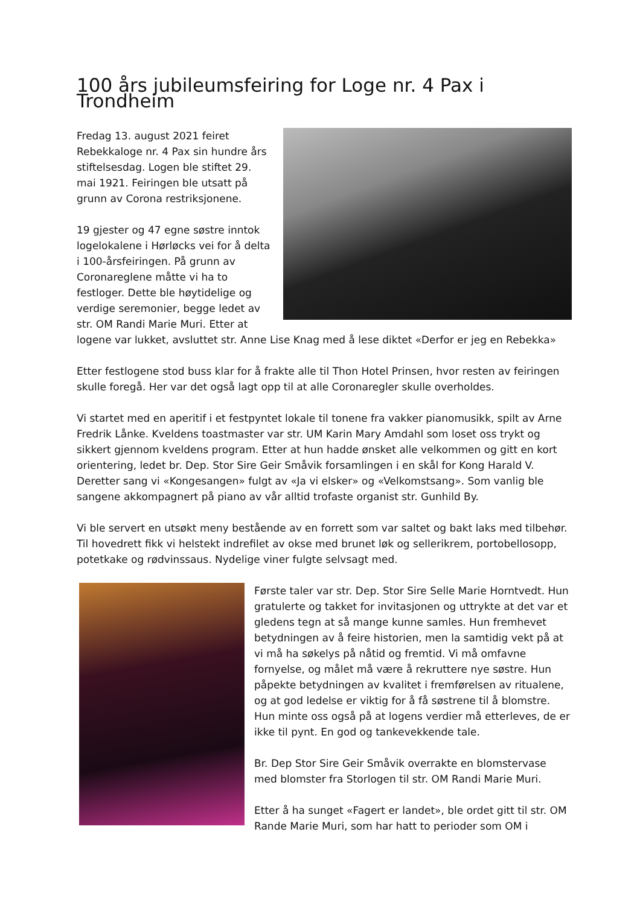100 års jubileumsfeiring for Loge nr. 4 Pax i Trondheim
Fredag 13. august 2021 feiret Rebekkaloge nr. 4 Pax sin hundre års stiftelsesdag. Logen ble stiftet 29. mai 1921. Feiringen ble utsatt på grunn av Corona restriksjonene.
19 gjester og 47 egne søstre inntok logelokalene i Hørløcks vei for å delta i 100-årsfeiringen. På grunn av Coronareglene måtte vi ha to festloger. Dette ble høytidelige og verdige seremonier, begge ledet av str. OM Randi Marie Muri. Etter at logene var lukket, avsluttet str. Anne Lise Knag med å lese diktet «Derfor er jeg en Rebekka»
Etter festlogene stod buss klar for å frakte alle til Thon Hotel Prinsen, hvor resten av feiringen skulle foregå. Her var det også lagt opp til at alle Coronaregler skulle overholdes.
Vi startet med en aperitif i et festpyntet lokale til tonene fra vakker pianomusikk, spilt av Arne Fredrik Lånke. Kveldens toastmaster var str. UM Karin Mary Amdahl som loset oss trykt og sikkert gjennom kveldens program. Etter at hun hadde ønsket alle velkommen og gitt en kort orientering, ledet br. Dep. Stor Sire Geir Småvik forsamlingen i en skål for Kong Harald V. Deretter sang vi «Kongesangen» fulgt av «Ja vi elsker» og «Velkomstsang». Som vanlig ble sangene akkompagnert på piano av vår alltid trofaste organist str. Gunhild By.
Vi ble servert en utsøkt meny bestående av en forrett som var saltet og bakt laks med tilbehør. Til hovedrett fikk vi helstekt indrefilet av okse med brunet løk og sellerikrem, portobellosopp, potetkake og rødvinssaus. Nydelige viner fulgte selvsagt med.
Første taler var str. Dep. Stor Sire Selle Marie Horntvedt. Hun gratulerte og takket for invitasjonen og uttrykte at det var et gledens tegn at så mange kunne samles. Hun fremhevet betydningen av å feire historien, men la samtidig vekt på at vi må ha søkelys på nåtid og fremtid. Vi må omfavne fornyelse, og målet må være å rekruttere nye søstre. Hun påpekte betydningen av kvalitet i fremførelsen av ritualene, og at god ledelse er viktig for å få søstrene til å blomstre. Hun minte oss også på at logens verdier må etterleves, de er ikke til pynt. En god og tankevekkende tale.
Br. Dep Stor Sire Geir Småvik overrakte en blomstervase med blomster fra Storlogen til str. OM Randi Marie Muri.
Etter å ha sunget «Fagert er landet», ble ordet gitt til str. OM Rande Marie Muri, som har hatt to perioder som OM i